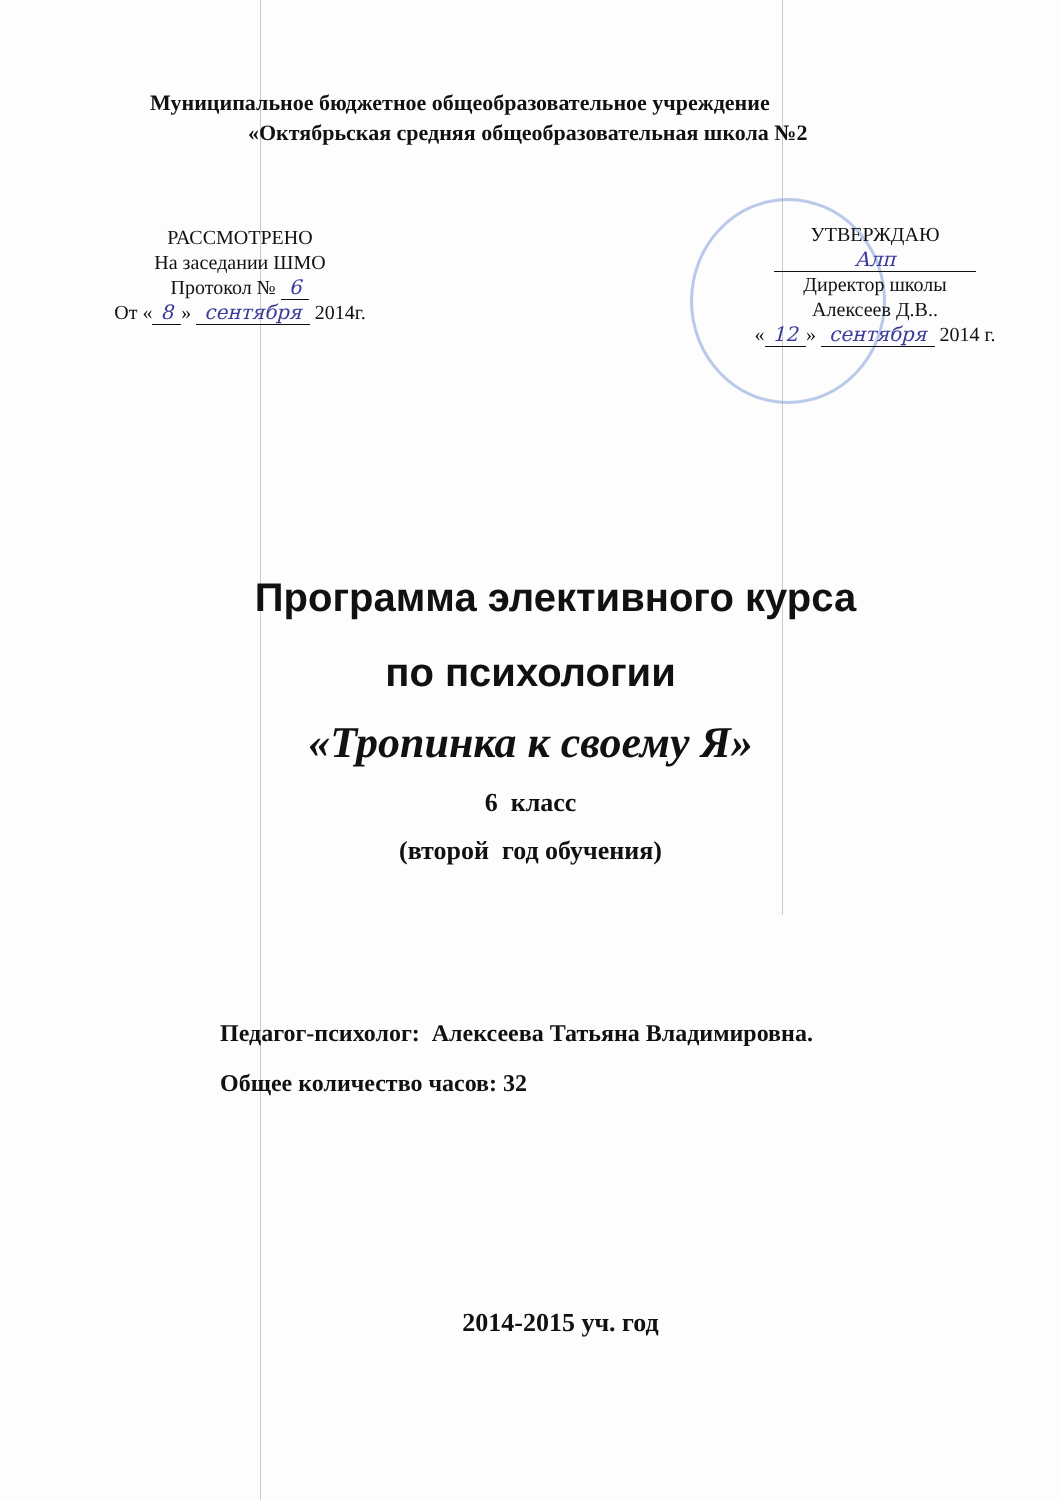Муниципальное бюджетное общеобразовательное учреждение
«Октябрьская средняя общеобразовательная школа №2
РАССМОТРЕНО
На заседании ШМО
Протокол № 6
От « 8 » сентября 2014г.
УТВЕРЖДАЮ
Алп
Директор школы
Алексеев Д.В..
« 12 » сентября 2014 г.
Программа элективного курса
по психологии
«Тропинка к своему Я»
6 класс
(второй год обучения)
Педагог-психолог: Алексеева Татьяна Владимировна.
Общее количество часов: 32
2014-2015 уч. год